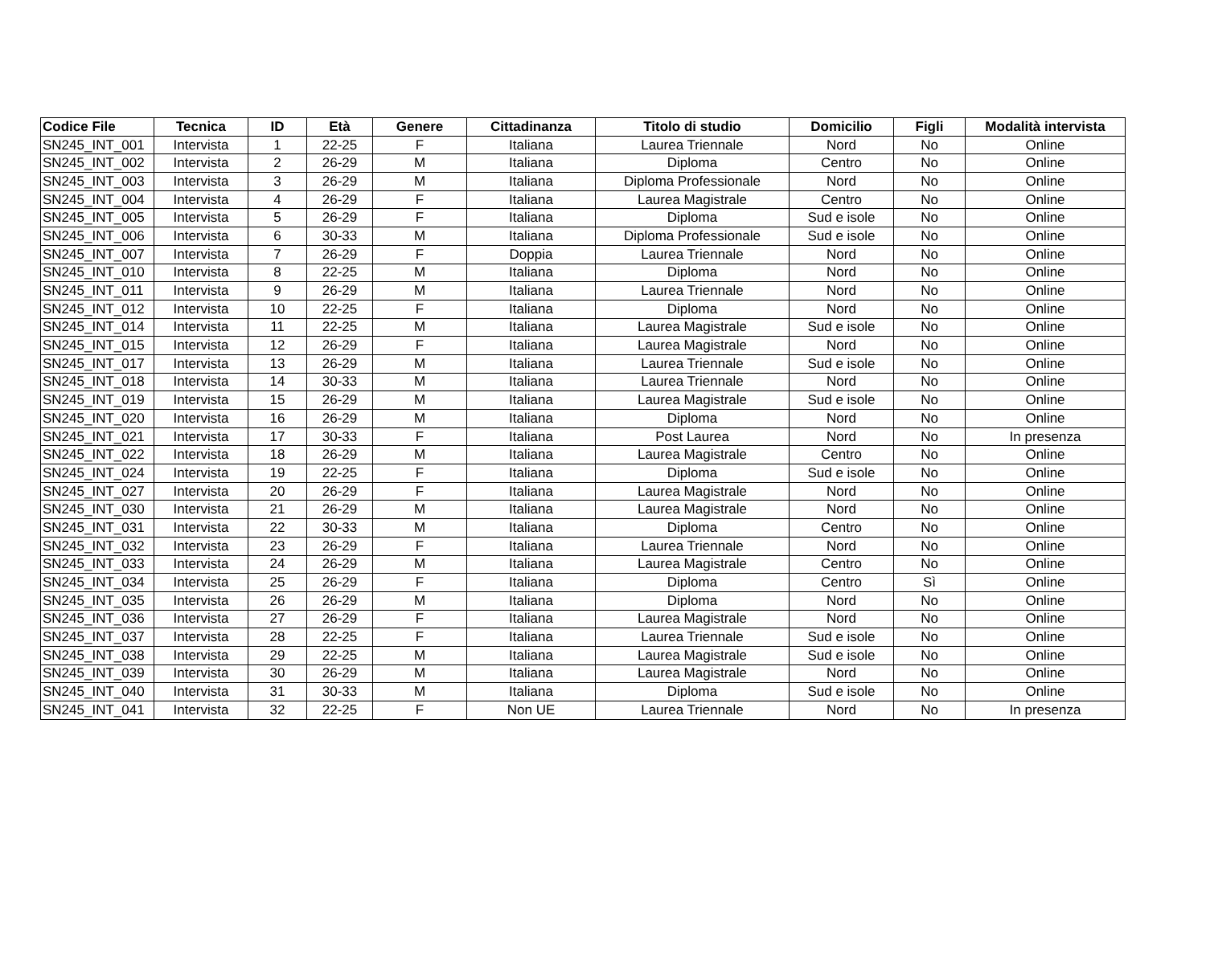| Codice File | Tecnica | ID | Età | Genere | Cittadinanza | Titolo di studio | Domicilio | Figli | Modalità intervista |
| --- | --- | --- | --- | --- | --- | --- | --- | --- | --- |
| SN245_INT_001 | Intervista | 1 | 22-25 | F | Italiana | Laurea Triennale | Nord | No | Online |
| SN245_INT_002 | Intervista | 2 | 26-29 | M | Italiana | Diploma | Centro | No | Online |
| SN245_INT_003 | Intervista | 3 | 26-29 | M | Italiana | Diploma Professionale | Nord | No | Online |
| SN245_INT_004 | Intervista | 4 | 26-29 | F | Italiana | Laurea Magistrale | Centro | No | Online |
| SN245_INT_005 | Intervista | 5 | 26-29 | F | Italiana | Diploma | Sud e isole | No | Online |
| SN245_INT_006 | Intervista | 6 | 30-33 | M | Italiana | Diploma Professionale | Sud e isole | No | Online |
| SN245_INT_007 | Intervista | 7 | 26-29 | F | Doppia | Laurea Triennale | Nord | No | Online |
| SN245_INT_010 | Intervista | 8 | 22-25 | M | Italiana | Diploma | Nord | No | Online |
| SN245_INT_011 | Intervista | 9 | 26-29 | M | Italiana | Laurea Triennale | Nord | No | Online |
| SN245_INT_012 | Intervista | 10 | 22-25 | F | Italiana | Diploma | Nord | No | Online |
| SN245_INT_014 | Intervista | 11 | 22-25 | M | Italiana | Laurea Magistrale | Sud e isole | No | Online |
| SN245_INT_015 | Intervista | 12 | 26-29 | F | Italiana | Laurea Magistrale | Nord | No | Online |
| SN245_INT_017 | Intervista | 13 | 26-29 | M | Italiana | Laurea Triennale | Sud e isole | No | Online |
| SN245_INT_018 | Intervista | 14 | 30-33 | M | Italiana | Laurea Triennale | Nord | No | Online |
| SN245_INT_019 | Intervista | 15 | 26-29 | M | Italiana | Laurea Magistrale | Sud e isole | No | Online |
| SN245_INT_020 | Intervista | 16 | 26-29 | M | Italiana | Diploma | Nord | No | Online |
| SN245_INT_021 | Intervista | 17 | 30-33 | F | Italiana | Post Laurea | Nord | No | In presenza |
| SN245_INT_022 | Intervista | 18 | 26-29 | M | Italiana | Laurea Magistrale | Centro | No | Online |
| SN245_INT_024 | Intervista | 19 | 22-25 | F | Italiana | Diploma | Sud e isole | No | Online |
| SN245_INT_027 | Intervista | 20 | 26-29 | F | Italiana | Laurea Magistrale | Nord | No | Online |
| SN245_INT_030 | Intervista | 21 | 26-29 | M | Italiana | Laurea Magistrale | Nord | No | Online |
| SN245_INT_031 | Intervista | 22 | 30-33 | M | Italiana | Diploma | Centro | No | Online |
| SN245_INT_032 | Intervista | 23 | 26-29 | F | Italiana | Laurea Triennale | Nord | No | Online |
| SN245_INT_033 | Intervista | 24 | 26-29 | M | Italiana | Laurea Magistrale | Centro | No | Online |
| SN245_INT_034 | Intervista | 25 | 26-29 | F | Italiana | Diploma | Centro | Sì | Online |
| SN245_INT_035 | Intervista | 26 | 26-29 | M | Italiana | Diploma | Nord | No | Online |
| SN245_INT_036 | Intervista | 27 | 26-29 | F | Italiana | Laurea Magistrale | Nord | No | Online |
| SN245_INT_037 | Intervista | 28 | 22-25 | F | Italiana | Laurea Triennale | Sud e isole | No | Online |
| SN245_INT_038 | Intervista | 29 | 22-25 | M | Italiana | Laurea Magistrale | Sud e isole | No | Online |
| SN245_INT_039 | Intervista | 30 | 26-29 | M | Italiana | Laurea Magistrale | Nord | No | Online |
| SN245_INT_040 | Intervista | 31 | 30-33 | M | Italiana | Diploma | Sud e isole | No | Online |
| SN245_INT_041 | Intervista | 32 | 22-25 | F | Non UE | Laurea Triennale | Nord | No | In presenza |